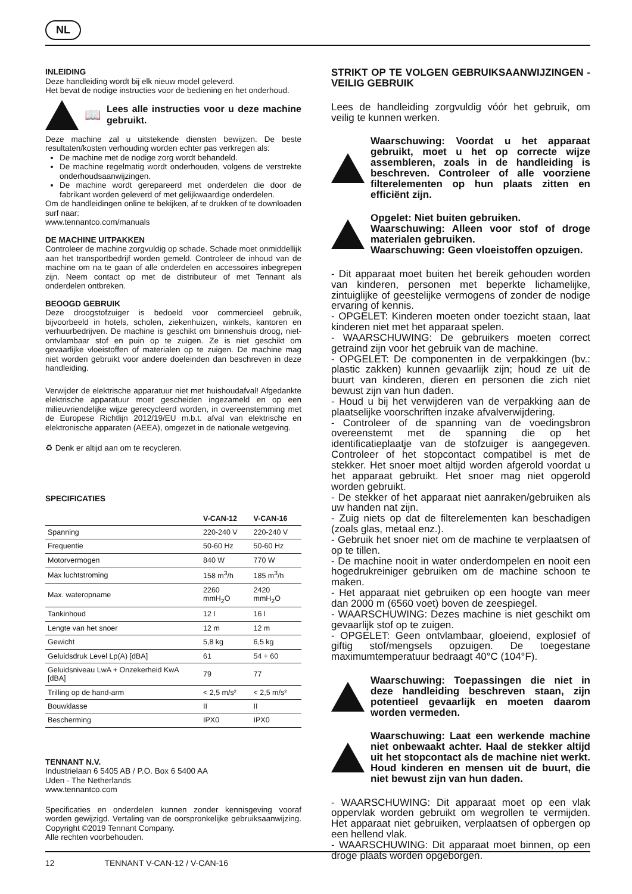NL
INLEIDING
Deze handleiding wordt bij elk nieuw model geleverd.
Het bevat de nodige instructies voor de bediening en het onderhoud.
📖
Lees alle instructies voor u deze machine gebruikt.
Deze machine zal u uitstekende diensten bewijzen. De beste resultaten/kosten verhouding worden echter pas verkregen als:
De machine met de nodige zorg wordt behandeld.
De machine regelmatig wordt onderhouden, volgens de verstrekte onderhoudsaanwijzingen.
De machine wordt gerepareerd met onderdelen die door de fabrikant worden geleverd of met gelijkwaardige onderdelen.
Om de handleidingen online te bekijken, af te drukken of te downloaden surf naar:
www.tennantco.com/manuals
DE MACHINE UITPAKKEN
Controleer de machine zorgvuldig op schade. Schade moet onmiddellijk aan het transportbedrijf worden gemeld. Controleer de inhoud van de machine om na te gaan of alle onderdelen en accessoires inbegrepen zijn. Neem contact op met de distributeur of met Tennant als onderdelen ontbreken.
BEOOGD GEBRUIK
Deze droogstofzuiger is bedoeld voor commercieel gebruik, bijvoorbeeld in hotels, scholen, ziekenhuizen, winkels, kantoren en verhuurbedrijven. De machine is geschikt om binnenshuis droog, niet-ontvlambaar stof en puin op te zuigen. Ze is niet geschikt om gevaarlijke vloeistoffen of materialen op te zuigen. De machine mag niet worden gebruikt voor andere doeleinden dan beschreven in deze handleiding.
Verwijder de elektrische apparatuur niet met huishoudafval! Afgedankte elektrische apparatuur moet gescheiden ingezameld en op een milieuvriendelijke wijze gerecycleerd worden, in overeenstemming met de Europese Richtlijn 2012/19/EU m.b.t. afval van elektrische en elektronische apparaten (AEEA), omgezet in de nationale wetgeving.
♻ Denk er altijd aan om te recycleren.
SPECIFICATIES
| | V-CAN-12 | V-CAN-16 |
| --- | --- | --- |
| Spanning | 220-240 V | 220-240 V |
| Frequentie | 50-60 Hz | 50-60 Hz |
| Motorvermogen | 840 W | 770 W |
| Max luchtstroming | 158 m<sup>3</sup>/h | 185 m<sup>3</sup>/h |
| Max. wateropname | 2260 mmH<sub>2</sub>O | 2420 mmH<sub>2</sub>O |
| Tankinhoud | 12 l | 16 l |
| Lengte van het snoer | 12 m | 12 m |
| Gewicht | 5,8 kg | 6,5 kg |
| Geluidsdruk Level Lp(A) [dBA] | 61 | 54 ÷ 60 |
| Geluidsniveau LwA + Onzekerheid KwA [dBA] | 79 | 77 |
| Trilling op de hand-arm | < 2,5 m/s² | < 2,5 m/s² |
| Bouwklasse | II | II |
| Bescherming | IPX0 | IPX0 |
TENNANT N.V.
Industrielaan 6 5405 AB / P.O. Box 6 5400 AA
Uden - The Netherlands
www.tennantco.com
Specificaties en onderdelen kunnen zonder kennisgeving vooraf worden gewijzigd. Vertaling van de oorspronkelijke gebruiksaanwijzing. Copyright ©2019 Tennant Company.
Alle rechten voorbehouden.
STRIKT OP TE VOLGEN GEBRUIKSAANWIJZINGEN - VEILIG GEBRUIK
Lees de handleiding zorgvuldig vóór het gebruik, om veilig te kunnen werken.
Waarschuwing: Voordat u het apparaat gebruikt, moet u het op correcte wijze assembleren, zoals in de handleiding is beschreven. Controleer of alle voorziene filterelementen op hun plaats zitten en efficiënt zijn.
Opgelet: Niet buiten gebruiken.
Waarschuwing: Alleen voor stof of droge materialen gebruiken.
Waarschuwing: Geen vloeistoffen opzuigen.
- Dit apparaat moet buiten het bereik gehouden worden van kinderen, personen met beperkte lichamelijke, zintuiglijke of geestelijke vermogens of zonder de nodige ervaring of kennis.
- OPGELET: Kinderen moeten onder toezicht staan, laat kinderen niet met het apparaat spelen.
- WAARSCHUWING: De gebruikers moeten correct getraind zijn voor het gebruik van de machine.
- OPGELET: De componenten in de verpakkingen (bv.: plastic zakken) kunnen gevaarlijk zijn; houd ze uit de buurt van kinderen, dieren en personen die zich niet bewust zijn van hun daden.
- Houd u bij het verwijderen van de verpakking aan de plaatselijke voorschriften inzake afvalverwijdering.
- Controleer of de spanning van de voedingsbron overeenstemt met de spanning die op het identificatieplaatje van de stofzuiger is aangegeven. Controleer of het stopcontact compatibel is met de stekker. Het snoer moet altijd worden afgerold voordat u het apparaat gebruikt. Het snoer mag niet opgerold worden gebruikt.
- De stekker of het apparaat niet aanraken/gebruiken als uw handen nat zijn.
- Zuig niets op dat de filterelementen kan beschadigen (zoals glas, metaal enz.).
- Gebruik het snoer niet om de machine te verplaatsen of op te tillen.
- De machine nooit in water onderdompelen en nooit een hogedrukreiniger gebruiken om de machine schoon te maken.
- Het apparaat niet gebruiken op een hoogte van meer dan 2000 m (6560 voet) boven de zeespiegel.
- WAARSCHUWING: Dezes machine is niet geschikt om gevaarlijk stof op te zuigen.
- OPGELET: Geen ontvlambaar, gloeiend, explosief of giftig stof/mengsels opzuigen. De toegestane maximumtemperatuur bedraagt 40°C (104°F).
Waarschuwing: Toepassingen die niet in deze handleiding beschreven staan, zijn potentieel gevaarlijk en moeten daarom worden vermeden.
Waarschuwing: Laat een werkende machine niet onbewaakt achter. Haal de stekker altijd uit het stopcontact als de machine niet werkt. Houd kinderen en mensen uit de buurt, die niet bewust zijn van hun daden.
- WAARSCHUWING: Dit apparaat moet op een vlak oppervlak worden gebruikt om wegrollen te vermijden. Het apparaat niet gebruiken, verplaatsen of opbergen op een hellend vlak.
- WAARSCHUWING: Dit apparaat moet binnen, op een droge plaats worden opgeborgen.
12 TENNANT V-CAN-12 / V-CAN-16